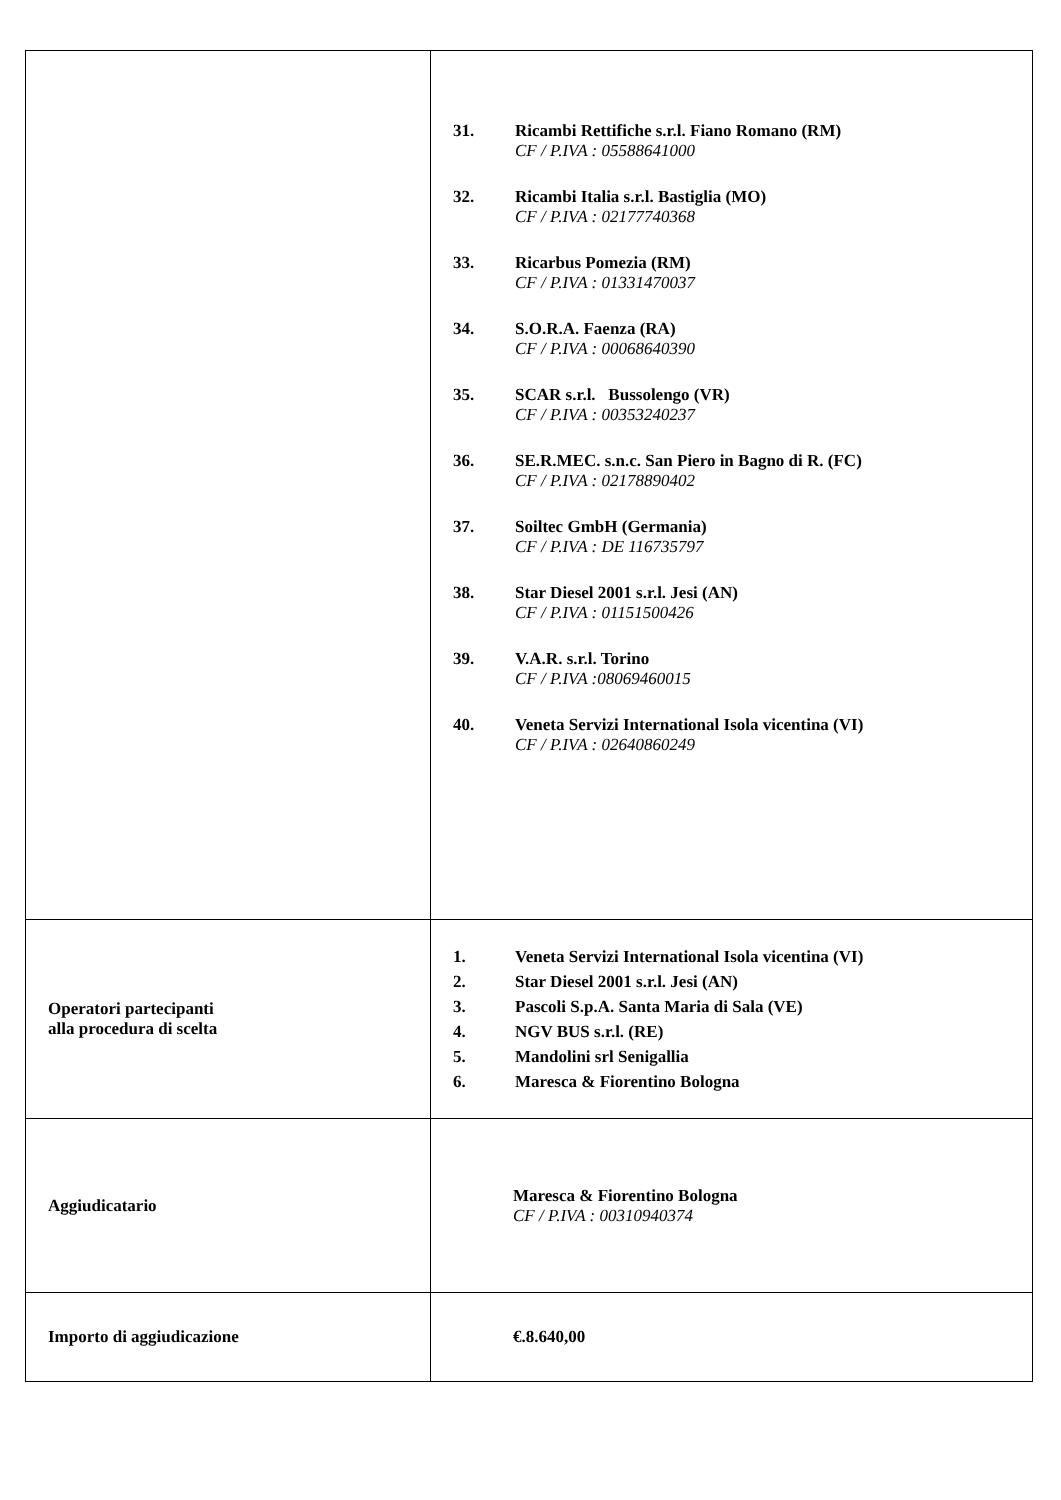| | 31. Ricambi Rettifiche s.r.l. Fiano Romano (RM) CF / P.IVA : 05588641000 32. Ricambi Italia s.r.l. Bastiglia (MO) CF / P.IVA : 02177740368 33. Ricarbus Pomezia (RM) CF / P.IVA : 01331470037 34. S.O.R.A. Faenza (RA) CF / P.IVA : 00068640390 35. SCAR s.r.l. Bussolengo (VR) CF / P.IVA : 00353240237 36. SE.R.MEC. s.n.c. San Piero in Bagno di R. (FC) CF / P.IVA : 02178890402 37. Soiltec GmbH (Germania) CF / P.IVA : DE 116735797 38. Star Diesel 2001 s.r.l. Jesi (AN) CF / P.IVA : 01151500426 39. V.A.R. s.r.l. Torino CF / P.IVA :08069460015 40. Veneta Servizi International Isola vicentina (VI) CF / P.IVA : 02640860249 |
| Operatori partecipanti alla procedura di scelta | 1. Veneta Servizi International Isola vicentina (VI) 2. Star Diesel 2001 s.r.l. Jesi (AN) 3. Pascoli S.p.A. Santa Maria di Sala (VE) 4. NGV BUS s.r.l. (RE) 5. Mandolini srl Senigallia 6. Maresca & Fiorentino Bologna |
| Aggiudicatario | Maresca & Fiorentino Bologna CF / P.IVA : 00310940374 |
| Importo di aggiudicazione | €.8.640,00 |